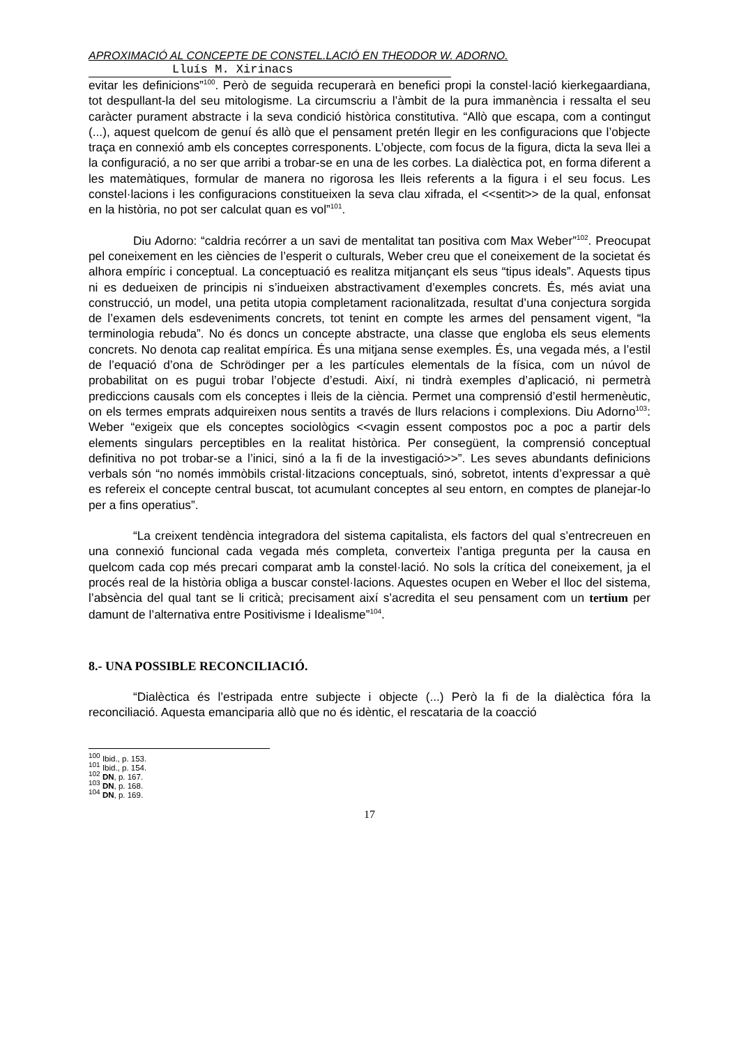APROXIMACIÓ AL CONCEPTE DE CONSTEL.LACIÓ EN THEODOR W. ADORNO.
Lluís M. Xirinacs
evitar les definicions”<sup>100</sup>. Però de seguida recuperarà en benefici propi la constel·lació kierkegaardiana, tot despullant-la del seu mitologisme. La circumscriu a l’àmbit de la pura immanència i ressalta el seu caràcter purament abstracte i la seva condició històrica constitutiva. “Allò que escapa, com a contingut (...), aquest quelcom de genuí és allò que el pensament pretén llegir en les configuracions que l’objecte traça en connexió amb els conceptes corresponents. L’objecte, com focus de la figura, dicta la seva llei a la configuració, a no ser que arribi a trobar-se en una de les corbes. La dialèctica pot, en forma diferent a les matemàtiques, formular de manera no rigorosa les lleis referents a la figura i el seu focus. Les constel·lacions i les configuracions constitueixen la seva clau xifrada, el <<sentit>> de la qual, enfonsat en la història, no pot ser calculat quan es vol”<sup>101</sup>.
Diu Adorno: “caldria recórrer a un savi de mentalitat tan positiva com Max Weber”<sup>102</sup>. Preocupat pel coneixement en les ciències de l’esperit o culturals, Weber creu que el coneixement de la societat és alhora empíric i conceptual. La conceptuació es realitza mitjançant els seus “tipus ideals”. Aquests tipus ni es dedueixen de principis ni s’indueixen abstractivament d’exemples concrets. És, més aviat una construcció, un model, una petita utopia completament racionalitzada, resultat d’una conjectura sorgida de l’examen dels esdeveniments concrets, tot tenint en compte les armes del pensament vigent, “la terminologia rebuda”. No és doncs un concepte abstracte, una classe que engloba els seus elements concrets. No denota cap realitat empírica. És una mitjana sense exemples. És, una vegada més, a l’estil de l’equació d’ona de Schrödinger per a les partícules elementals de la física, com un núvol de probabilitat on es pugui trobar l’objecte d’estudi. Així, ni tindrà exemples d’aplicació, ni permetrà prediccions causals com els conceptes i lleis de la ciència. Permet una comprensió d’estil hermenèutic, on els termes emprats adquireixen nous sentits a través de llurs relacions i complexions. Diu Adorno<sup>103</sup>: Weber “exigeix que els conceptes sociològics <<vagin essent compostos poc a poc a partir dels elements singulars perceptibles en la realitat històrica. Per consegüent, la comprensió conceptual definitiva no pot trobar-se a l’inici, sinó a la fi de la investigació>>”. Les seves abundants definicions verbals són “no només immòbils cristal·litzacions conceptuals, sinó, sobretot, intents d’expressar a què es refereix el concepte central buscat, tot acumulant conceptes al seu entorn, en comptes de planejar-lo per a fins operatius”.
“La creixent tendència integradora del sistema capitalista, els factors del qual s’entrecreuen en una connexió funcional cada vegada més completa, converteix l’antiga pregunta per la causa en quelcom cada cop més precari comparat amb la constel·lació. No sols la crítica del coneixement, ja el procés real de la història obliga a buscar constel·lacions. Aquestes ocupen en Weber el lloc del sistema, l’absència del qual tant se li criticà; precisament així s’acredita el seu pensament com un tertium per damunt de l’alternativa entre Positivisme i Idealisme”<sup>104</sup>.
8.- UNA POSSIBLE RECONCILIACIÓ.
“Dialèctica és l’estripada entre subjecte i objecte (...) Però la fi de la dialèctica fóra la reconciliació. Aquesta emanciparia allò que no és idèntic, el rescataria de la coacció
<sup>100</sup> Ibid., p. 153.
<sup>101</sup> Ibid., p. 154.
<sup>102</sup> DN, p. 167.
<sup>103</sup> DN, p. 168.
<sup>104</sup> DN, p. 169.
17